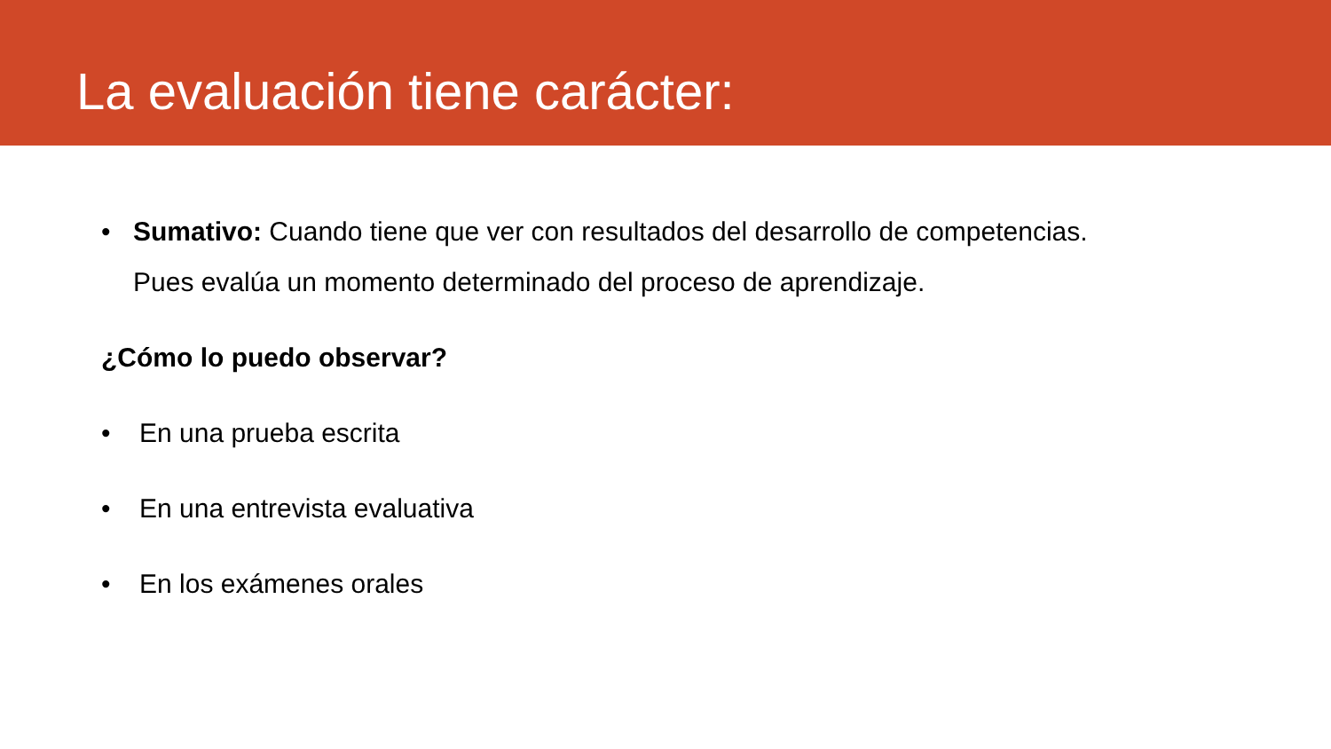La evaluación tiene carácter:
• Sumativo: Cuando tiene que ver con resultados del desarrollo de competencias.
Pues evalúa un momento determinado del proceso de aprendizaje.
¿Cómo lo puedo observar?
• En una prueba escrita
• En una entrevista evaluativa
• En los exámenes orales